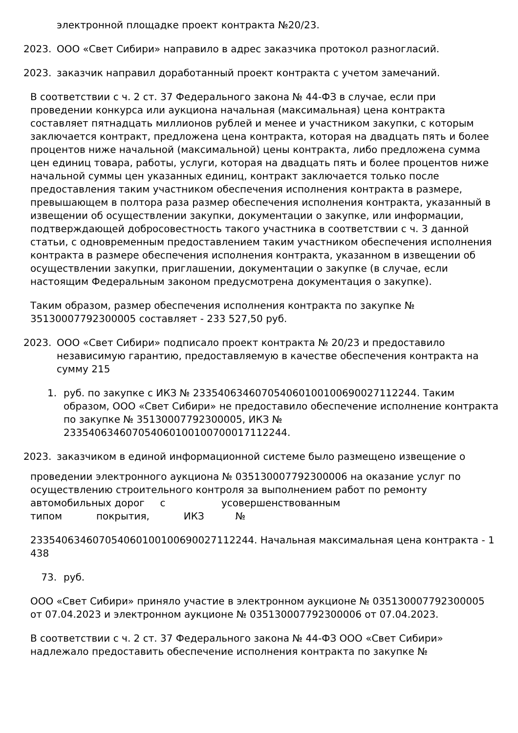электронной площадке проект контракта №20/23.
2023. ООО «Свет Сибири» направило в адрес заказчика протокол разногласий.
2023. заказчик направил доработанный проект контракта с учетом замечаний.
В соответствии с ч. 2 ст. 37 Федерального закона № 44-ФЗ в случае, если при проведении конкурса или аукциона начальная (максимальная) цена контракта составляет пятнадцать миллионов рублей и менее и участником закупки, с которым заключается контракт, предложена цена контракта, которая на двадцать пять и более процентов ниже начальной (максимальной) цены контракта, либо предложена сумма цен единиц товара, работы, услуги, которая на двадцать пять и более процентов ниже начальной суммы цен указанных единиц, контракт заключается только после предоставления таким участником обеспечения исполнения контракта в размере, превышающем в полтора раза размер обеспечения исполнения контракта, указанный в извещении об осуществлении закупки, документации о закупке, или информации, подтверждающей добросовестность такого участника в соответствии с ч. 3 данной статьи, с одновременным предоставлением таким участником обеспечения исполнения контракта в размере обеспечения исполнения контракта, указанном в извещении об осуществлении закупки, приглашении, документации о закупке (в случае, если настоящим Федеральным законом предусмотрена документация о закупке).
Таким образом, размер обеспечения исполнения контракта по закупке № 35130007792300005 составляет - 233 527,50 руб.
2023. ООО «Свет Сибири» подписало проект контракта № 20/23 и предоставило независимую гарантию, предоставляемую в качестве обеспечения контракта на сумму 215
1. руб. по закупке с ИКЗ № 233540634607054060100100690027112244. Таким образом, ООО «Свет Сибири» не предоставило обеспечение исполнение контракта по закупке № 35130007792300005, ИКЗ № 233540634607054060100100700017112244.
2023. заказчиком в единой информационной системе было размещено извещение о
проведении электронного аукциона № 035130007792300006 на оказание услуг по осуществлению строительного контроля за выполнением работ по ремонту автомобильных дорог с усовершенствованным
типом покрытия, ИКЗ №
233540634607054060100100690027112244. Начальная максимальная цена контракта - 1 438
73. руб.
ООО «Свет Сибири» приняло участие в электронном аукционе № 035130007792300005 от 07.04.2023 и электронном аукционе № 035130007792300006 от 07.04.2023.
В соответствии с ч. 2 ст. 37 Федерального закона № 44-ФЗ ООО «Свет Сибири» надлежало предоставить обеспечение исполнения контракта по закупке №